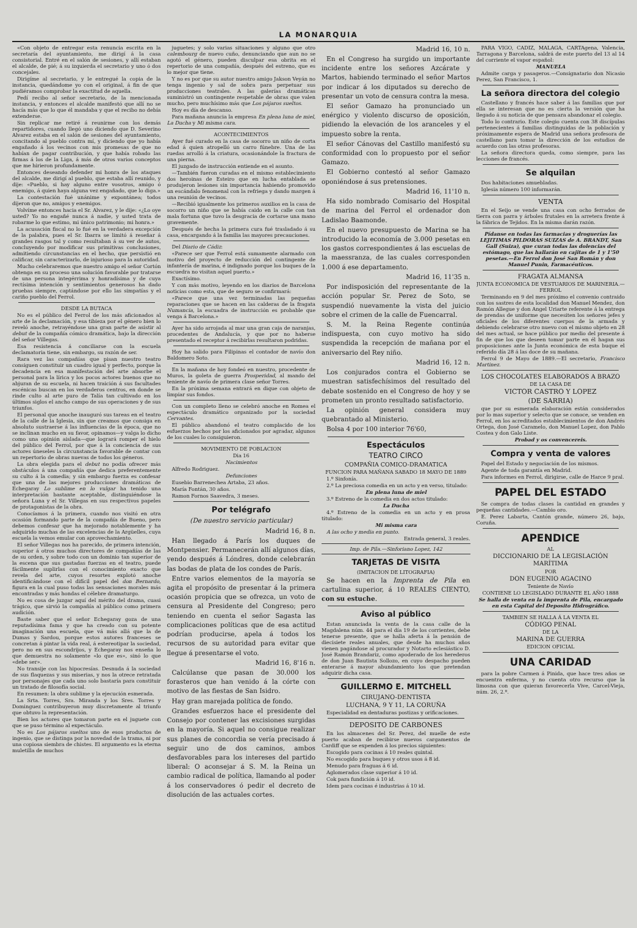LA MONARQUIA
«Con objeto de entregar esta renuncia escrita en la secretaría del ayuntamiento, me dirigí á la casa consistorial. Entré en el salón de sesiones, y allí estaban el alcalde, de pié; á su izquierda el secretario y uno ó dos concejales.
Dirigíme al secretario, y le entregué la copia de la instancia, quedándome yo con el original, á fin de que pudiéramos comprobar la exactitud de aquella.
Pedí recibo al señor secretario, de la mencionada instancia, y entonces el alcalde manifestó que allí no se hacía más que lo que él mandaba y que el recibo no debía extenderse.
Sin replicar me retiré á reunirme con los demás repartidores, cuando llegó uno diciendo que D. Severino Alvarez estaba en el salón de sesiones del ayuntamiento, concitando al pueblo contra mí, y diciendo que yo había engañado á los vecinos con mis promesas de que no habían de pagar contribución, y que había robado las firmas á los de la Liga, á más de otros varios conceptos que me hirieron profundamente.
Entonces deseando defender mi honra de los ataques del alcalde, me dirigí al pueblo, que estaba allí reunido, y dije: «Pueblo, si hay alguno entre vosotros, amigo ó enemigo, á quien haya alguna vez engañado, que lo diga.»
La contestación fué unánime y expontánea; todos dijeron que no, amigos y enemigos.
Volvíme entonces hacia el Sr. Alvarez, y le dije: «¿Lo oye usted? Yo no engañé nunca á nadie, y usted trata de robarme lo que estimo, mi único patrimonio; mi honra.»
La acusación fiscal no lo fué en la verdadera excepción de la palabra, pues el Sr. Ibarra se limitó á reseñar á grandes rasgos tal y como resultaban á su ver de autos, concluyendo por modificar sus primitivas conclusiones, admitiendo circunstancias en el hecho, que persistió en calificar, sin caracterizarlo, de injurioso para la autoridad.
Mucho celebraremos que nuestro amigo el señor Cortón obtenga en su proceso una solución favorable por tratarse de una persona integérrima y honradísima y de cuya rectísima intención y sentimientos generosos ha dado pruebas siempre, captándose por ello las simpatías y el cariño pueblo del Ferrol.
DESDE LA BUTACA
No es el público del Ferrol de los más aficionados al arte de la declamación, y esa tibieza por el género bien lo reveló anoche, retrayéndose una gran parte de asistir al debut de la compañía cómico dramática, bajo la dirección del señor Villegas.
Esa resistencia á conciliarse con la escuela declamatoria tiene, sin embargo, su razón de ser.
Rara vez las compañías que pisan nuestro teatro consiguen constituir un cuadro igual y perfecto, porque la decadencia en esa manifestación del arte absorbe el personal para la lírica y los pocos actores buenos que no abjuran de su escuela, ni hacen traición á sus facultades escénicas buscan en los verdaderos centros, en donde se rinde culto al arte puro de Talía tan cultivado en los últimos siglos el ancho campo de sus operaciones y de sus triunfos.
El personal que anoche inauguró sus tareas en el teatro de la calle de la Iglesia, sin que creamos que consiga en absoluto sustraerse á las influencias de la época, que no se inclinan mucho en su favor, opinamos—y valga lo dicho como una opinión aislada—que logrará romper el hielo del público del Ferrol, por que á la conciencia de sus actores úneseles la circunstancia favorable de contar con un repertorio de obras nuevas de todos los géneros.
La obra elegida para el debut no podía ofrecer más obstáculos á una compañía que dedica preferentemente su culto á la comedia; y sin embargo fuerza es confesar que una de las mejores producciones dramáticas de Echegaray Lo sublime en lo vulgar ha tenido una interpretación bastante aceptable, distinguiéndose la señora Luna y el Sr. Villegas en sus respectivos papeles de protagonistas de la obra.
Conocíamos á la primera, cuando nos visitó en otra ocasión formando parte de la compañía de Bueno, pero debemos confesar que ha mejorado notablemente y ha adquirido muchas de las excelencias de la Argüelles, cuya escuela la vemos emular con aprovechamiento.
El señor Villegas nos ha parecido, de primera intención, superior á otros muchos directores de compañías de las de su orden, y sobre todo con un dominio tan superior de la escena que sus gastadas fuerzas en el teatro, puede fácilmente suplirlas con el conocimiento exacto que revela del arte, cuyos resortes explotó anoche identificándose con el difícil papel del don Bernardo, figura en la cual puso todas las sensaciones morales más encontradas y más hondas el célebre dramaturgo.
No es cosa de juzgar aquí del mérito del drama, cuasi trágico, que sirvió la compañía al público como primera audición.
Baste saber que el señor Echegaray goza de una reputadísima fama y que ha creado con su potente imaginación una escuela, que vá más allá que la de Dumas y Sardou, porque estos autores franceses se concretan á pintar la vida real, á estereotipar la sociedad, pero no en sus escondrijos, y Echegaray nos enseña lo que demuestra no solamente «lo que es», sinó lo que «debe ser».
No transije con las hipocresías. Desnuda á la sociedad de sus flaquezas y sus miserias, y nos la otrece retratada por personajes que cada uno solo bastaría para constituir un tratado de filosofía social.
En resumen: la obra sublime y la ejecución esmerada.
La Srta. Torres, Sra. Miranda y los Sres. Torres y Dominguez contribuyeron muy discretamente al triunfo que obtuvo la representación.
Bien los actores que tomaron parte en el juguete con que se puso término al expectáculo.
No es Los pájaros sueltos uno de esos productos de ingenio, que se distinga por la novedad de la trama, ni por una copiosa siembra de chistes. El argumento es la eterna muletilla de muchos
juguetes; y solo varias situaciones y alguno que otro calembourg de nuevo cuño, denunciando que aun no se agotó el género, pueden disculpar esa obrita en el repertorio de una compañía, después del estreno, que es lo mejor que tiene.
Y no es por que su autor nuestro amigo Jakson Veyán no tenga ingenio y sal de sobra para perpetuar sus producciones teatrales. A las galerías dramáticas suministró un contingente respetable de obras que valen mucho, pero muchísimo más que Los pájaros sueltos.
Hoy es día de descanso.
Para mañana anuncia la empresa En plena luna de miel, La Ducha y Mi misma cara.
ACONTECIMIENTOS
Ayer fué curado en la casa de socorro un niño de corta edad á quien atropelló un carro fúnebre. Una de las ruedas arrolló á la criatura, ocasionándole la fractura de una pierna.
El juzgado de instrucción entiende en el asunto.
—También fueron curadas en el mismo establecimiento dos heroinas de Esteiro que en lucha entablada se produjeron lesiones sin importancia habiendo promovido un escándalo fenomenal con la refriega y dando margen á una reunión de vecinos.
—Recibió igualmente los primeros auxilios en la casa de socorro un niño que se había caido en la calle con tan mala fortuna que tuvo la desgracia de cortarse una mano gravemente.
Después de hecha la primera cura fué trasladado á su casa, encargando á la familia las mayores precauciones.
Del Diario de Cádiz:
«Parece ser que Ferrol está sumamente alarmado con motivo del proyecto de reducción del contingente de infantería de marina, é indignado porque los buques de la escuedra no visitan aquel puerto.»
Exactísimo.
Y con más motivo, leyendo en los diarios de Barcelona noticias como esta, que de seguro se confirmará:
«Parece que una vez terminadas las pequeñas reparaciones que se hacen en las calderas de la fragata Numancia, la escuadra de instrucción es probable que venga á Barcelona.»
Ayer ha sido arrojada al mar una gran caja de naranjas, procedentes de Andalucía, y que por no haberse presentado el receptor á recibirlas resultaron podridas.
Hoy ha salido para Filipinas el contador de navío don Baldomero Soto.
En la mañana de hoy fondeó en nuestro, procedente de Muros, la goleta de guerra Prosperidad, al mando del teniente de navío de primera clase señor Torres.
En la próxima semana entrará en dique con objeto de limpiar sus fondos.
Con un completo lleno se celebró anoche en Romea el espectáculo dramático organizado por la sociedad Cervantes.
El público abandonó el teatro complacido de los esfuerzos hechos por los aficionados por agradar, algunos de los cuales lo consiguieron.
MOVIMIENTO DE POBLACION
Dia 16
Nacimientos
Alfredo Rodriguez.
Defunciones
Eusebio Barrenechea Artaba, 23 años.
María Fontán, 30 años.
Ramon Fornos Saavedra, 3 meses.
Por telégrafo
(De nuestro servicio particular)
Madrid 16, 8 n.
Han llegado á París los duques de Montpensier. Permanecerán allí algunos días, yendo después á Lóndres, donde celebrarán las bodas de plata de los condes de París.
Entre varios elementos de la mayoría se agita el propósito de presentar á la primera ocasión propicia que se ofrezca, un voto de censura al Presidente del Congreso; pero teniendo en cuenta el señor Sagasta las complicaciones políticas que de esa actitud podrían producirse, apela á todos los recursos de su autoridad para evitar que llegue á presentarse el voto.
Madrid 16, 8'16 n.
Calcúlanse que pasan de 30.000 los forasteros que han venido á la córte con motivo de las fiestas de San Isidro.
Hay gran marejada política de fondo.
Grandes esfuerzos hace el presidente del Consejo por contener las excisiones surgidas en la mayoría. Si aquel no consigue realizar sus planes de concordia se vería precisado á seguir uno de dos caminos, ambos desfavorables para los intereses del partido liberal: O aconsejar á S. M. la Reina un cambio radical de política, llamando al poder á los conservadores ó pedir el decreto de disolución de las actuales cortes.
Madrid 16, 10 n.
En el Congreso ha surgido un importante incidente entre los señores Azcárate y Martos, habiendo terminado el señor Martos por indicar á los diputados su derecho de presentar un voto de censura contra la mesa.
El señor Gamazo ha pronunciado un enérgico y violento discurso de oposición, pidiendo la elevación de los aranceles y el impuesto sobre la renta.
El señor Cánovas del Castillo manifestó su conformidad con lo propuesto por el señor Gamazo.
El Gobierno contestó al señor Gamazo oponiéndose á sus pretensiones.
Madrid 16, 11'10 n.
Ha sido nombrado Comisario del Hospital de marina del Ferrol el ordenador don Ladislao Baamonde.
En el nuevo presupuesto de Marina se ha introducido la economía de 3.000 pesetas en los gastos correspondientes á las escuelas de la maessranza, de las cuales corresponden 1.000 á ese departamento.
Madrid 16, 11'35 n.
Por indisposición del representante de la acción popular Sr. Perez de Soto, se suspendió nuevamente la vista del juicio sobre el crimen de la calle de Fuencarral.
S. M. la Reina Regente continúa indispuesta, con cuyo motivo ha sido suspendida la recepción de mañana por el aniversario del Rey niño.
Madrid 16, 12 n.
Los conjurados contra el Gobierno se muestran satisfechísimos del resultado del debate sostenido en el Congreso de hoy y se prometen un pronto resultado satisfactorio.
La opinión general considera muy quebrantado al Ministerio.
Bolsa 4 por 100 interior 76'60,
Espectáculos
TEATRO CIRCO
COMPAÑIA COMICO-DRAMATICA
FUNCION PARA MAÑANA SABADO 18 MAYO DE 1889
1.º Sinfonía.
2.º La preciosa comedia en un acto y en verso, titulado:
En plena luna de miel
3.º Estreno de la comedia en dos actos titulado:
La Ducha
4.º Estreno de la comedia en un acto y en prosa titulado:
Mi misma cara
A las ocho y media en punto.
Entrada general, 3 reales.
Imp. de Pila.—Sinforiano Lopez, 142
TARJETAS DE VISITA
(IMITACION DE LITOGRAFIA)
Se hacen en la Imprenta de Pila en cartulina superior, á 10 REALES CIENTO, con su estuche.
Aviso al público
Estan anunciada la venta de la casa calle de la Magdalena núm. 44 para el día 19 de los corrientes, debe tenerse presente, que se halla aferta á la pensión de diecisiete reales anuales, que desde ha muchos años vienen pagándose al procurador y Notarto eclesiástico D. José Ramón Brandariz, como apoderado de los herederos de don Juan Bautista Sollozo, en cuyo despacho pueden enterarse á mayor abundamiento los que pretendan adquirir dicha casa.
GUILLERMO E. MITCHELL
CIRUJANO-DENTISTA
LUCHANA, 9 Y 11, LA CORUÑA
Especialidad en dentaduras postizas y orificaciones.
DEPOSITO DE CARBONES
En los almacenes del Sr. Perez, del muelle de este puerto acaban de recibirse nuevos cargamentos de Cardiff que se expenden á los precios siguientes:
Escogido para cocinas á 10 reales quintal.
No escogido para buques y otros usos á 8 id.
Menudo para fraguas á 6 id.
Aglomerados clase superior á 10 id.
Cok para fundición á 10 id.
Idem para cocinas é industrias á 10 id.
PARA VIGO, CADIZ, MALAGA, CARTAgena, Valencia, Tarragona y Barcelona, saldrá de este puerto del 13 al 14 del corriente el vapor español:
MANUELA
Admite carga y pasageros.—Consignatario don Nicasio Perez, San Francisco, 1.
La señora directora del colegio
Castellano y francés hace saber á las familias que por ella se interesan que no es cierta la versión que ha llegado á su noticia de que pensara abandonar el colegio.
Todo lo contrario. Este colegio cuenta con 38 discípulas pertenecientes á familias distinguidas de la población y próximamente espera de Madrid una señora profesora de castellano para tomar la dirección de los estudios de acuerdo con las otras profesoras.
La señora directora queda, como siempre, para las lecciones de francés.
Se alquilan
Dos habitaciones amuebladas.
Iglesia número 100 informarán.
VENTA
En el Seijo se vende una casa con ocho ferrados de tierra con parra y árboles frutales en la arretera frente á la fábrica de Tejidos. En la misma darán razón.
Pídanse en todas las farmacias y droguerías las LEJITIMAS PILDORAS SUIZAS de A. BRANDT, San Gall (Suiza), que curan todas las dolencias del estómago, que las hallarán en cajitas de 1 y 1'50 pesetas.—En Ferrol don José San Román y don Manuel Punin, Farmacéuticos.
FRAGATA ALMANSA
JUNTA ECONOMICA DE VESTUARIOS DE MARINERIA.—FERROL
Terminando en 9 del mes próximo el convenio contraido con los sastres de esta localidad don Manuel Mendez, don Ramón Allegue y don Angel Uriarte referente á la entrega de prendas de uniforme que necesiten los señores jefes y oficiales de los diferentes cuerpos de la armada y debiendo celebrarse otro nuevo con el mismo objeto en 28 del mes actual, se hace público por medio del presente á fin de que los que deseen tomar parte en él hagan sus proposiciones ante la Junta económica de esta buque el referido día 28 á las doce de su mañana.
Ferrol 9 de Mayo de 1889.—El secretario, Francisco Martinez.
LOS CHOCOLATES ELABORADOS A BRAZO
DE LA CASA DE
VICTOR CASTRO Y LOPEZ
(DE SARRIA)
que por su esmerada elaboración están considerados por lo mas superior y selecto que se conoce, se venden en Ferrol, en los acreditados establecimientos de don Andrés Ortega, don José Caramelo, don Manuel Lopez, don Pablo Costea y don Galo Liste.
Probad y os convencereis.
Compra y venta de valores
Papel del Estado y negociación de los mismos.
Agente de toda garantía en Madrid.
Para informes en Ferrol, dirigirse, calle de Harce 9 pral.
PAPEL DEL ESTADO
Se compra de todas clases la cantidad en grandes y pequeñas cantidades.—Cambio oro.
E. Perez Labarta, Cantón grande, número 26, bajo, Coruña.
APENDICE
AL
DICCIONARIO DE LA LEGISLACIÓN MARÍTIMA
POR
DON EUGENIO AGACINO
Teniente de Navío
CONTIENE LO LEGISLADO DURANTE EL AÑO 1888
Se halla de venta en la imprenta de Pila, encargado en esta Capital del Deposito Hidrográfico.
TAMBIEN SE HALLA Á LA VENTA EL
CÓDIGO PENAL
DE LA
MARINA DE GUERRA
EDICION OFICIAL
UNA CARIDAD
para la pobre Carmen á Pinida, que hace tres años se encuentra enferma, y no cuenta otro recurso que la limosna con que quieran favorecerla Vive, Carcel-Vieja, núm. 26, 2.º.